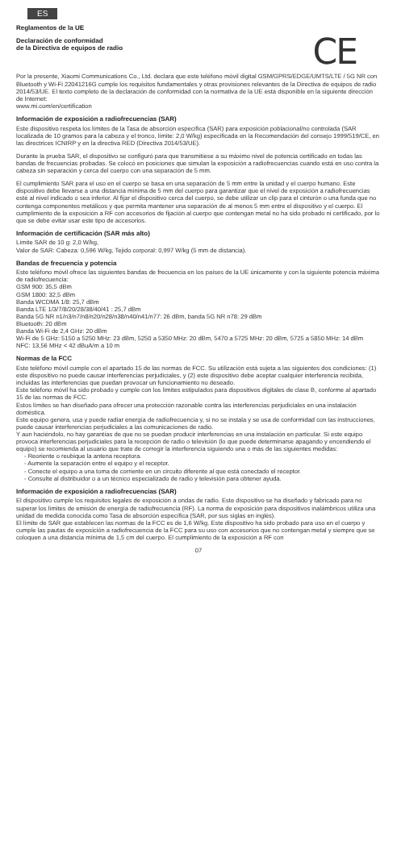ES
Reglamentos de la UE
CE
Declaración de conformidad
de la Directiva de equipos de radio
Por la presente, Xiaomi Communications Co., Ltd. declara que este teléfono móvil digital GSM/GPRS/EDGE/UMTS/LTE / 5G NR con Bluetooth y Wi-Fi 22041216G cumple los requisitos fundamentales y otras provisiones relevantes de la Directiva de equipos de radio 2014/53/UE. El texto completo de la declaración de conformidad con la normativa de la UE está disponible en la siguiente dirección de Internet:
www.mi.com/en/certification
Información de exposición a radiofrecuencias (SAR)
Este dispositivo respeta los límites de la Tasa de absorción específica (SAR) para exposición poblacional/no controlada (SAR localizada de 10 gramos para la cabeza y el tronco, límite: 2,0 W/kg) especificada en la Recomendación del consejo 1999/519/CE, en las directrices ICNIRP y en la directiva RED (Directiva 2014/53/UE).
Durante la prueba SAR, el dispositivo se configuró para que transmitiese a su máximo nivel de potencia certificado en todas las bandas de frecuencias probadas. Se colocó en posiciones que simulan la exposición a radiofrecuencias cuando está en uso contra la cabeza sin separación y cerca del cuerpo con una separación de 5 mm.
El cumplimiento SAR para el uso en el cuerpo se basa en una separación de 5 mm entre la unidad y el cuerpo humano. Este dispositivo debe llevarse a una distancia mínima de 5 mm del cuerpo para garantizar que el nivel de exposición a radiofrecuencias esté al nivel indicado o sea inferior. Al fijar el dispositivo cerca del cuerpo, se debe utilizar un clip para el cinturón o una funda que no contenga componentes metálicos y que permita mantener una separación de al menos 5 mm entre el dispositivo y el cuerpo. El cumplimiento de la exposición a RF con accesorios de fijación al cuerpo que contengan metal no ha sido probado ni certificado, por lo que se debe evitar usar este tipo de accesorios.
Información de certificación (SAR más alto)
Límite SAR de 10 g: 2,0 W/kg,
Valor de SAR: Cabeza: 0,596 W/kg, Tejido corporal: 0,997 W/kg (5 mm de distancia).
Bandas de frecuencia y potencia
Este teléfono móvil ofrece las siguientes bandas de frecuencia en los países de la UE únicamente y con la siguiente potencia máxima de radiofrecuencia:
GSM 900: 35,5 dBm
GSM 1800: 32,5 dBm
Banda WCDMA 1/8: 25,7 dBm
Banda LTE 1/3/7/8/20/28/38/40/41 : 25,7 dBm
Banda 5G NR n1/n3/n7/n8/n20/n28/n38/n40/n41/n77: 26 dBm, banda 5G NR n78: 29 dBm
Bluetooth: 20 dBm
Banda Wi-Fi de 2,4 GHz: 20 dBm
Wi-Fi de 5 GHz: 5150 a 5250 MHz: 23 dBm, 5250 a 5350 MHz: 20 dBm, 5470 a 5725 MHz: 20 dBm, 5725 a 5850 MHz: 14 dBm
NFC: 13,56 MHz < 42 dBuA/m a 10 m
Normas de la FCC
Este teléfono móvil cumple con el apartado 15 de las normas de FCC. Su utilización está sujeta a las siguientes dos condiciones: (1) este dispositivo no puede causar interferencias perjudiciales, y (2) este dispositivo debe aceptar cualquier interferencia recibida, incluidas las interferencias que puedan provocar un funcionamiento no deseado.
Este teléfono móvil ha sido probado y cumple con los límites estipulados para dispositivos digitales de clase B, conforme al apartado 15 de las normas de FCC.
Estos límites se han diseñado para ofrecer una protección razonable contra las interferencias perjudiciales en una instalación doméstica.
Este equipo genera, usa y puede radiar energía de radiofrecuencia y, si no se instala y se usa de conformidad con las instrucciones, puede causar interferencias perjudiciales a las comunicaciones de radio.
Y aun haciéndolo, no hay garantías de que no se puedan producir interferencias en una instalación en particular. Si este equipo provoca interferencias perjudiciales para la recepción de radio o televisión (lo que puede determinarse apagando y encendiendo el equipo) se recomienda al usuario que trate de corregir la interferencia siguiendo una o más de las siguientes medidas:
- Reoriente o reubique la antena receptora.
- Aumente la separación entre el equipo y el receptor.
- Conecte el equipo a una toma de corriente en un circuito diferente al que está conectado el receptor.
- Consulte al distribuidor o a un técnico especializado de radio y televisión para obtener ayuda.
Información de exposición a radiofrecuencias (SAR)
El dispositivo cumple los requisitos legales de exposición a ondas de radio. Este dispositivo se ha diseñado y fabricado para no superar los límites de emisión de energía de radiofrecuencia (RF). La norma de exposición para dispositivos inalámbricos utiliza una unidad de medida conocida como Tasa de absorción específica (SAR, por sus siglas en inglés).
El límite de SAR que establecen las normas de la FCC es de 1,6 W/kg. Este dispositivo ha sido probado para uso en el cuerpo y cumple las pautas de exposición a radiofrecuencia de la FCC para su uso con accesorios que no contengan metal y siempre que se coloquen a una distancia mínima de 1,5 cm del cuerpo. El cumplimiento de la exposición a RF con
07